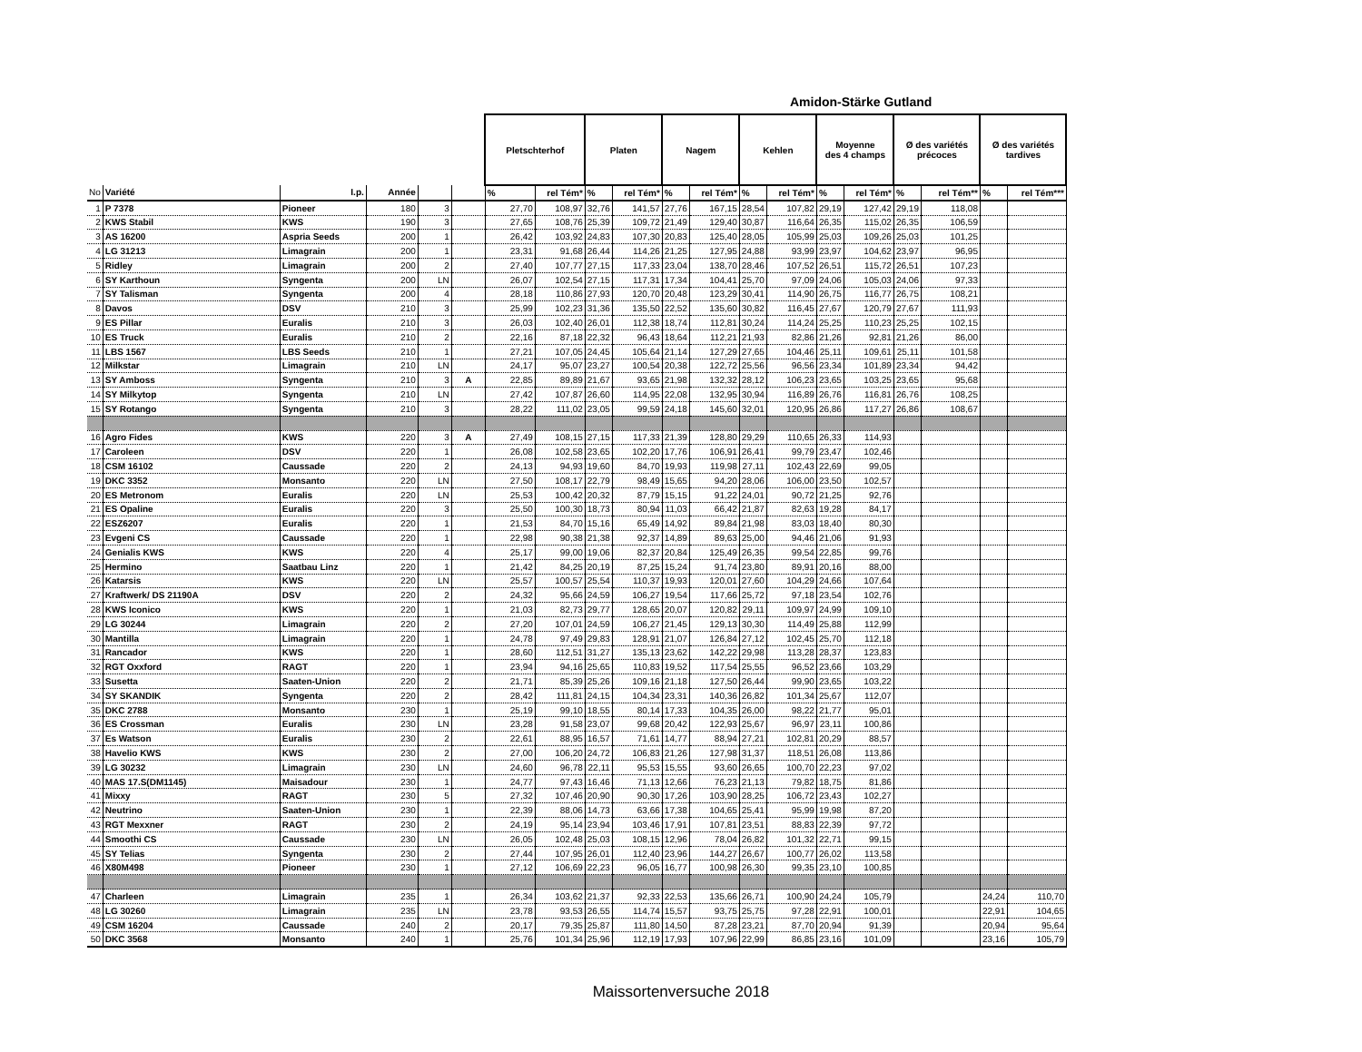Amidon-Stärke Gutland
| | | | | | | Pletschterhof | | Platen | | Nagem | | Kehlen | | Moyenne des 4 champs | | Ø des variétés précoces | | Ø des variétés tardives | |
| No | Variété | I.p. | Année | | | % | rel Tém* | % | rel Tém* | % | rel Tém* | % | rel Tém* | % | rel Tém* | % | rel Tém** | % | rel Tém*** |
| 1 | P 7378 | Pioneer | 180 | 3 | | 27,70 | 108,97 | 32,76 | 141,57 | 27,76 | 167,15 | 28,54 | 107,82 | 29,19 | 127,42 | 29,19 | 118,08 | | |
| 2 | KWS Stabil | KWS | 190 | 3 | | 27,65 | 108,76 | 25,39 | 109,72 | 21,49 | 129,40 | 30,87 | 116,64 | 26,35 | 115,02 | 26,35 | 106,59 | | |
| 3 | AS 16200 | Aspria Seeds | 200 | 1 | | 26,42 | 103,92 | 24,83 | 107,30 | 20,83 | 125,40 | 28,05 | 105,99 | 25,03 | 109,26 | 25,03 | 101,25 | | |
| 4 | LG 31213 | Limagrain | 200 | 1 | | 23,31 | 91,68 | 26,44 | 114,26 | 21,25 | 127,95 | 24,88 | 93,99 | 23,97 | 104,62 | 23,97 | 96,95 | | |
| 5 | Ridley | Limagrain | 200 | 2 | | 27,40 | 107,77 | 27,15 | 117,33 | 23,04 | 138,70 | 28,46 | 107,52 | 26,51 | 115,72 | 26,51 | 107,23 | | |
| 6 | SY Karthoun | Syngenta | 200 | LN | | 26,07 | 102,54 | 27,15 | 117,31 | 17,34 | 104,41 | 25,70 | 97,09 | 24,06 | 105,03 | 24,06 | 97,33 | | |
| 7 | SY Talisman | Syngenta | 200 | 4 | | 28,18 | 110,86 | 27,93 | 120,70 | 20,48 | 123,29 | 30,41 | 114,90 | 26,75 | 116,77 | 26,75 | 108,21 | | |
| 8 | Davos | DSV | 210 | 3 | | 25,99 | 102,23 | 31,36 | 135,50 | 22,52 | 135,60 | 30,82 | 116,45 | 27,67 | 120,79 | 27,67 | 111,93 | | |
| 9 | ES Pillar | Euralis | 210 | 3 | | 26,03 | 102,40 | 26,01 | 112,38 | 18,74 | 112,81 | 30,24 | 114,24 | 25,25 | 110,23 | 25,25 | 102,15 | | |
| 10 | ES Truck | Euralis | 210 | 2 | | 22,16 | 87,18 | 22,32 | 96,43 | 18,64 | 112,21 | 21,93 | 82,86 | 21,26 | 92,81 | 21,26 | 86,00 | | |
| 11 | LBS 1567 | LBS Seeds | 210 | 1 | | 27,21 | 107,05 | 24,45 | 105,64 | 21,14 | 127,29 | 27,65 | 104,46 | 25,11 | 109,61 | 25,11 | 101,58 | | |
| 12 | Milkstar | Limagrain | 210 | LN | | 24,17 | 95,07 | 23,27 | 100,54 | 20,38 | 122,72 | 25,56 | 96,56 | 23,34 | 101,89 | 23,34 | 94,42 | | |
| 13 | SY Amboss | Syngenta | 210 | 3 | A | 22,85 | 89,89 | 21,67 | 93,65 | 21,98 | 132,32 | 28,12 | 106,23 | 23,65 | 103,25 | 23,65 | 95,68 | | |
| 14 | SY Milkytop | Syngenta | 210 | LN | | 27,42 | 107,87 | 26,60 | 114,95 | 22,08 | 132,95 | 30,94 | 116,89 | 26,76 | 116,81 | 26,76 | 108,25 | | |
| 15 | SY Rotango | Syngenta | 210 | 3 | | 28,22 | 111,02 | 23,05 | 99,59 | 24,18 | 145,60 | 32,01 | 120,95 | 26,86 | 117,27 | 26,86 | 108,67 | | |
| 16 | Agro Fides | KWS | 220 | 3 | A | 27,49 | 108,15 | 27,15 | 117,33 | 21,39 | 128,80 | 29,29 | 110,65 | 26,33 | 114,93 | | | | |
| 17 | Caroleen | DSV | 220 | 1 | | 26,08 | 102,58 | 23,65 | 102,20 | 17,76 | 106,91 | 26,41 | 99,79 | 23,47 | 102,46 | | | | |
| 18 | CSM 16102 | Caussade | 220 | 2 | | 24,13 | 94,93 | 19,60 | 84,70 | 19,93 | 119,98 | 27,11 | 102,43 | 22,69 | 99,05 | | | | |
| 19 | DKC 3352 | Monsanto | 220 | LN | | 27,50 | 108,17 | 22,79 | 98,49 | 15,65 | 94,20 | 28,06 | 106,00 | 23,50 | 102,57 | | | | |
| 20 | ES Metronom | Euralis | 220 | LN | | 25,53 | 100,42 | 20,32 | 87,79 | 15,15 | 91,22 | 24,01 | 90,72 | 21,25 | 92,76 | | | | |
| 21 | ES Opaline | Euralis | 220 | 3 | | 25,50 | 100,30 | 18,73 | 80,94 | 11,03 | 66,42 | 21,87 | 82,63 | 19,28 | 84,17 | | | | |
| 22 | ESZ6207 | Euralis | 220 | 1 | | 21,53 | 84,70 | 15,16 | 65,49 | 14,92 | 89,84 | 21,98 | 83,03 | 18,40 | 80,30 | | | | |
| 23 | Evgeni CS | Caussade | 220 | 1 | | 22,98 | 90,38 | 21,38 | 92,37 | 14,89 | 89,63 | 25,00 | 94,46 | 21,06 | 91,93 | | | | |
| 24 | Genialis KWS | KWS | 220 | 4 | | 25,17 | 99,00 | 19,06 | 82,37 | 20,84 | 125,49 | 26,35 | 99,54 | 22,85 | 99,76 | | | | |
| 25 | Hermino | Saatbau Linz | 220 | 1 | | 21,42 | 84,25 | 20,19 | 87,25 | 15,24 | 91,74 | 23,80 | 89,91 | 20,16 | 88,00 | | | | |
| 26 | Katarsis | KWS | 220 | LN | | 25,57 | 100,57 | 25,54 | 110,37 | 19,93 | 120,01 | 27,60 | 104,29 | 24,66 | 107,64 | | | | |
| 27 | Kraftwerk/ DS 21190A | DSV | 220 | 2 | | 24,32 | 95,66 | 24,59 | 106,27 | 19,54 | 117,66 | 25,72 | 97,18 | 23,54 | 102,76 | | | | |
| 28 | KWS Iconico | KWS | 220 | 1 | | 21,03 | 82,73 | 29,77 | 128,65 | 20,07 | 120,82 | 29,11 | 109,97 | 24,99 | 109,10 | | | | |
| 29 | LG 30244 | Limagrain | 220 | 2 | | 27,20 | 107,01 | 24,59 | 106,27 | 21,45 | 129,13 | 30,30 | 114,49 | 25,88 | 112,99 | | | | |
| 30 | Mantilla | Limagrain | 220 | 1 | | 24,78 | 97,49 | 29,83 | 128,91 | 21,07 | 126,84 | 27,12 | 102,45 | 25,70 | 112,18 | | | | |
| 31 | Rancador | KWS | 220 | 1 | | 28,60 | 112,51 | 31,27 | 135,13 | 23,62 | 142,22 | 29,98 | 113,28 | 28,37 | 123,83 | | | | |
| 32 | RGT Oxxford | RAGT | 220 | 1 | | 23,94 | 94,16 | 25,65 | 110,83 | 19,52 | 117,54 | 25,55 | 96,52 | 23,66 | 103,29 | | | | |
| 33 | Susetta | Saaten-Union | 220 | 2 | | 21,71 | 85,39 | 25,26 | 109,16 | 21,18 | 127,50 | 26,44 | 99,90 | 23,65 | 103,22 | | | | |
| 34 | SY SKANDIK | Syngenta | 220 | 2 | | 28,42 | 111,81 | 24,15 | 104,34 | 23,31 | 140,36 | 26,82 | 101,34 | 25,67 | 112,07 | | | | |
| 35 | DKC 2788 | Monsanto | 230 | 1 | | 25,19 | 99,10 | 18,55 | 80,14 | 17,33 | 104,35 | 26,00 | 98,22 | 21,77 | 95,01 | | | | |
| 36 | ES Crossman | Euralis | 230 | LN | | 23,28 | 91,58 | 23,07 | 99,68 | 20,42 | 122,93 | 25,67 | 96,97 | 23,11 | 100,86 | | | | |
| 37 | Es Watson | Euralis | 230 | 2 | | 22,61 | 88,95 | 16,57 | 71,61 | 14,77 | 88,94 | 27,21 | 102,81 | 20,29 | 88,57 | | | | |
| 38 | Havelio KWS | KWS | 230 | 2 | | 27,00 | 106,20 | 24,72 | 106,83 | 21,26 | 127,98 | 31,37 | 118,51 | 26,08 | 113,86 | | | | |
| 39 | LG 30232 | Limagrain | 230 | LN | | 24,60 | 96,78 | 22,11 | 95,53 | 15,55 | 93,60 | 26,65 | 100,70 | 22,23 | 97,02 | | | | |
| 40 | MAS 17.S(DM1145) | Maisadour | 230 | 1 | | 24,77 | 97,43 | 16,46 | 71,13 | 12,66 | 76,23 | 21,13 | 79,82 | 18,75 | 81,86 | | | | |
| 41 | Mixxy | RAGT | 230 | 5 | | 27,32 | 107,46 | 20,90 | 90,30 | 17,26 | 103,90 | 28,25 | 106,72 | 23,43 | 102,27 | | | | |
| 42 | Neutrino | Saaten-Union | 230 | 1 | | 22,39 | 88,06 | 14,73 | 63,66 | 17,38 | 104,65 | 25,41 | 95,99 | 19,98 | 87,20 | | | | |
| 43 | RGT Mexxner | RAGT | 230 | 2 | | 24,19 | 95,14 | 23,94 | 103,46 | 17,91 | 107,81 | 23,51 | 88,83 | 22,39 | 97,72 | | | | |
| 44 | Smoothi CS | Caussade | 230 | LN | | 26,05 | 102,48 | 25,03 | 108,15 | 12,96 | 78,04 | 26,82 | 101,32 | 22,71 | 99,15 | | | | |
| 45 | SY Telias | Syngenta | 230 | 2 | | 27,44 | 107,95 | 26,01 | 112,40 | 23,96 | 144,27 | 26,67 | 100,77 | 26,02 | 113,58 | | | | |
| 46 | X80M498 | Pioneer | 230 | 1 | | 27,12 | 106,69 | 22,23 | 96,05 | 16,77 | 100,98 | 26,30 | 99,35 | 23,10 | 100,85 | | | | |
| 47 | Charleen | Limagrain | 235 | 1 | | 26,34 | 103,62 | 21,37 | 92,33 | 22,53 | 135,66 | 26,71 | 100,90 | 24,24 | 105,79 | | | 24,24 | 110,70 |
| 48 | LG 30260 | Limagrain | 235 | LN | | 23,78 | 93,53 | 26,55 | 114,74 | 15,57 | 93,75 | 25,75 | 97,28 | 22,91 | 100,01 | | | 22,91 | 104,65 |
| 49 | CSM 16204 | Caussade | 240 | 2 | | 20,17 | 79,35 | 25,87 | 111,80 | 14,50 | 87,28 | 23,21 | 87,70 | 20,94 | 91,39 | | | 20,94 | 95,64 |
| 50 | DKC 3568 | Monsanto | 240 | 1 | | 25,76 | 101,34 | 25,96 | 112,19 | 17,93 | 107,96 | 22,99 | 86,85 | 23,16 | 101,09 | | | 23,16 | 105,79 |
Maissortenversuche 2018